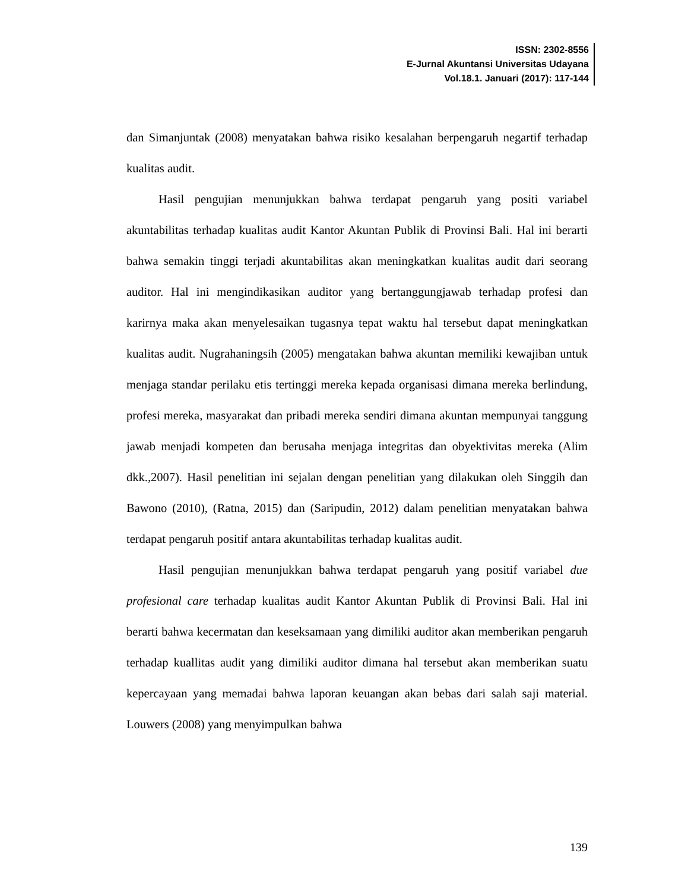ISSN: 2302-8556
E-Jurnal Akuntansi Universitas Udayana
Vol.18.1. Januari (2017): 117-144
dan Simanjuntak (2008) menyatakan bahwa risiko kesalahan berpengaruh negartif terhadap kualitas audit.
Hasil pengujian menunjukkan bahwa terdapat pengaruh yang positi variabel akuntabilitas terhadap kualitas audit Kantor Akuntan Publik di Provinsi Bali. Hal ini berarti bahwa semakin tinggi terjadi akuntabilitas akan meningkatkan kualitas audit dari seorang auditor. Hal ini mengindikasikan auditor yang bertanggungjawab terhadap profesi dan karirnya maka akan menyelesaikan tugasnya tepat waktu hal tersebut dapat meningkatkan kualitas audit. Nugrahaningsih (2005) mengatakan bahwa akuntan memiliki kewajiban untuk menjaga standar perilaku etis tertinggi mereka kepada organisasi dimana mereka berlindung, profesi mereka, masyarakat dan pribadi mereka sendiri dimana akuntan mempunyai tanggung jawab menjadi kompeten dan berusaha menjaga integritas dan obyektivitas mereka (Alim dkk.,2007). Hasil penelitian ini sejalan dengan penelitian yang dilakukan oleh Singgih dan Bawono (2010), (Ratna, 2015) dan (Saripudin, 2012) dalam penelitian menyatakan bahwa terdapat pengaruh positif antara akuntabilitas terhadap kualitas audit.
Hasil pengujian menunjukkan bahwa terdapat pengaruh yang positif variabel due profesional care terhadap kualitas audit Kantor Akuntan Publik di Provinsi Bali. Hal ini berarti bahwa kecermatan dan keseksamaan yang dimiliki auditor akan memberikan pengaruh terhadap kuallitas audit yang dimiliki auditor dimana hal tersebut akan memberikan suatu kepercayaan yang memadai bahwa laporan keuangan akan bebas dari salah saji material. Louwers (2008) yang menyimpulkan bahwa
139